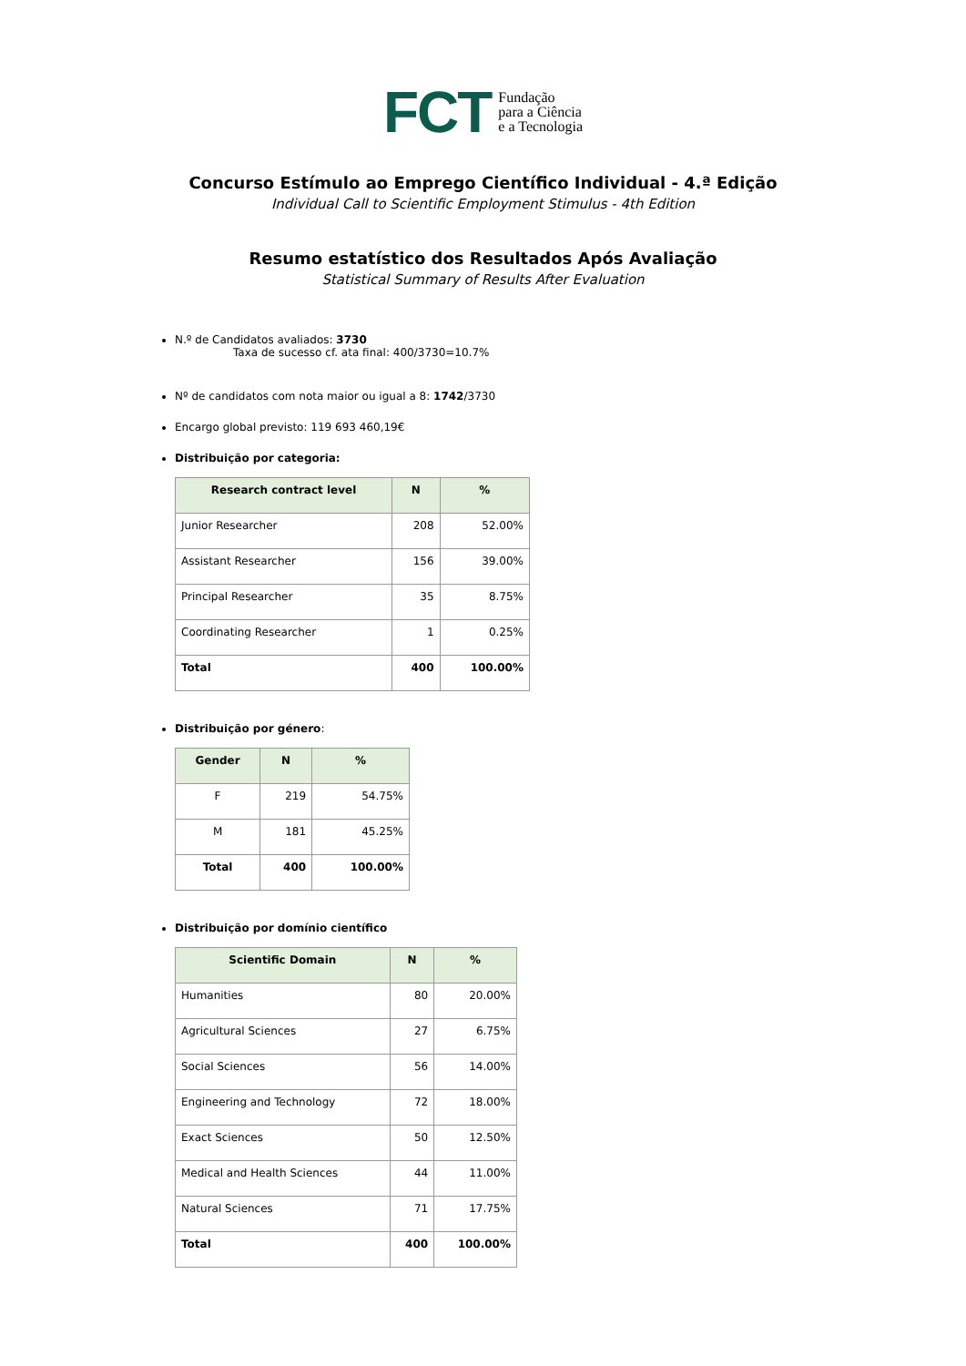FCT Fundação
para a Ciência
e a Tecnologia
Concurso Estímulo ao Emprego Científico Individual - 4.ª Edição
Individual Call to Scientific Employment Stimulus - 4th Edition
Resumo estatístico dos Resultados Após Avaliação
Statistical Summary of Results After Evaluation
N.º de Candidatos avaliados: 3730
Taxa de sucesso cf. ata final: 400/3730=10.7%
Nº de candidatos com nota maior ou igual a 8: 1742/3730
Encargo global previsto: 119 693 460,19€
Distribuição por categoria:
| Research contract level | N | % |
| --- | --- | --- |
| Junior Researcher | 208 | 52.00% |
| Assistant Researcher | 156 | 39.00% |
| Principal Researcher | 35 | 8.75% |
| Coordinating Researcher | 1 | 0.25% |
| Total | 400 | 100.00% |
Distribuição por género:
| Gender | N | % |
| --- | --- | --- |
| F | 219 | 54.75% |
| M | 181 | 45.25% |
| Total | 400 | 100.00% |
Distribuição por domínio científico
| Scientific Domain | N | % |
| --- | --- | --- |
| Humanities | 80 | 20.00% |
| Agricultural Sciences | 27 | 6.75% |
| Social Sciences | 56 | 14.00% |
| Engineering and Technology | 72 | 18.00% |
| Exact Sciences | 50 | 12.50% |
| Medical and Health Sciences | 44 | 11.00% |
| Natural Sciences | 71 | 17.75% |
| Total | 400 | 100.00% |